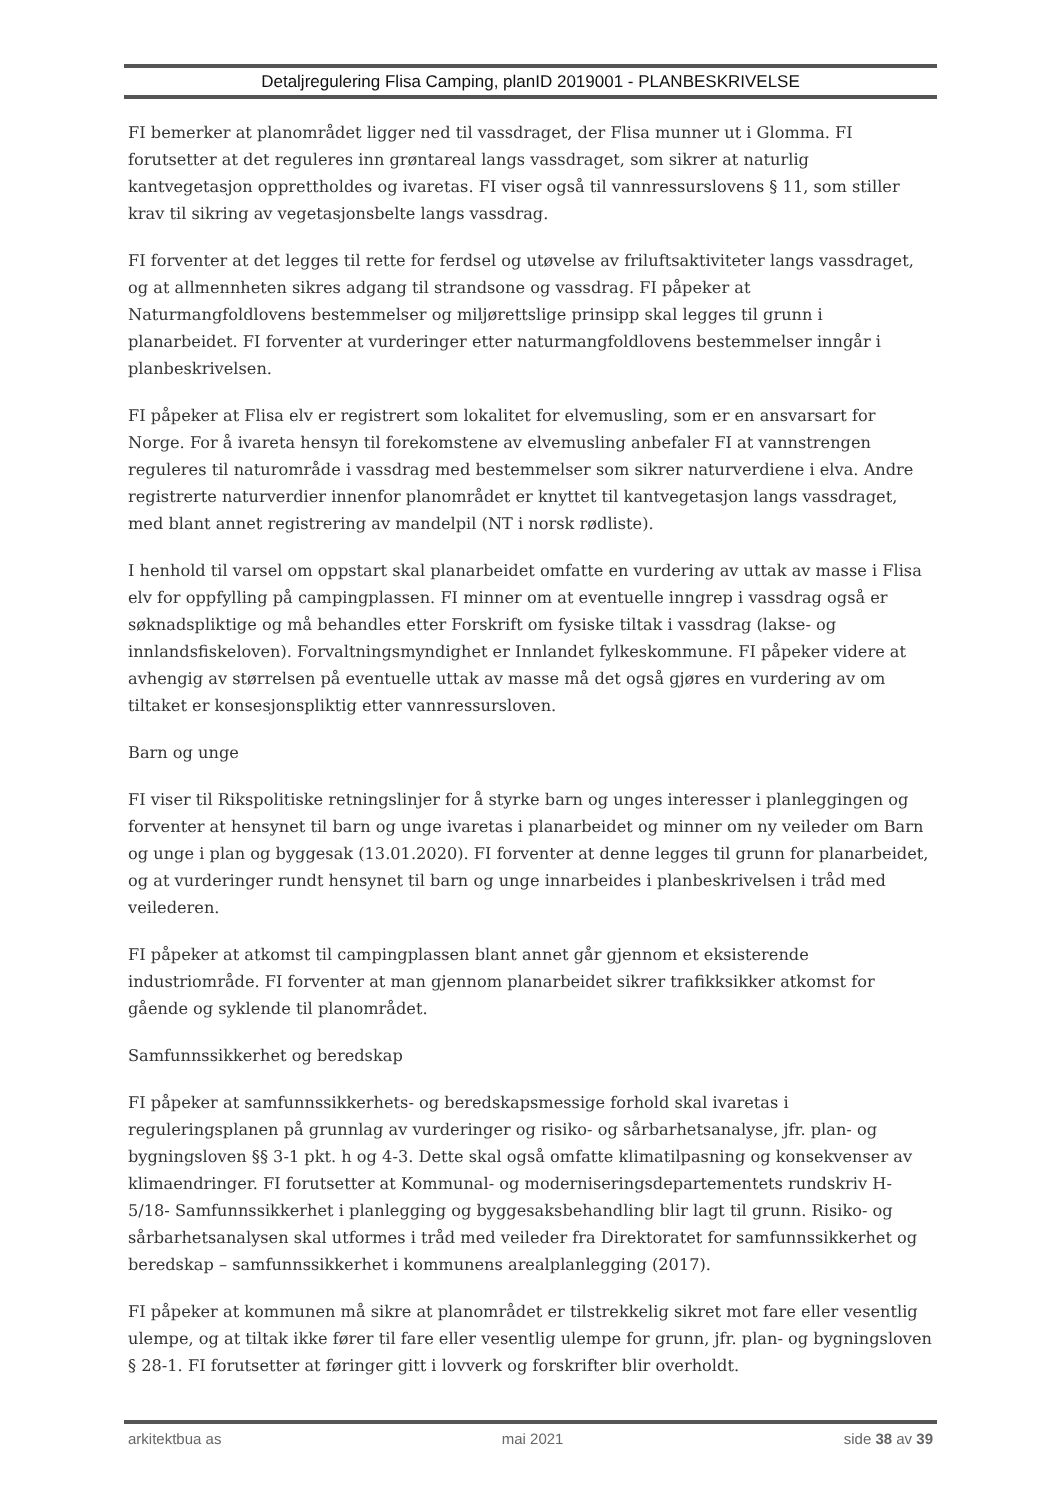Detaljregulering Flisa Camping, planID 2019001 - PLANBESKRIVELSE
FI bemerker at planområdet ligger ned til vassdraget, der Flisa munner ut i Glomma. FI forutsetter at det reguleres inn grøntareal langs vassdraget, som sikrer at naturlig kantvegetasjon opprettholdes og ivaretas. FI viser også til vannressurslovens § 11, som stiller krav til sikring av vegetasjonsbelte langs vassdrag.
FI forventer at det legges til rette for ferdsel og utøvelse av friluftsaktiviteter langs vassdraget, og at allmennheten sikres adgang til strandsone og vassdrag. FI påpeker at Naturmangfoldlovens bestemmelser og miljørettslige prinsipp skal legges til grunn i planarbeidet. FI forventer at vurderinger etter naturmangfoldlovens bestemmelser inngår i planbeskrivelsen.
FI påpeker at Flisa elv er registrert som lokalitet for elvemusling, som er en ansvarsart for Norge. For å ivareta hensyn til forekomstene av elvemusling anbefaler FI at vannstrengen reguleres til naturområde i vassdrag med bestemmelser som sikrer naturverdiene i elva. Andre registrerte naturverdier innenfor planområdet er knyttet til kantvegetasjon langs vassdraget, med blant annet registrering av mandelpil (NT i norsk rødliste).
I henhold til varsel om oppstart skal planarbeidet omfatte en vurdering av uttak av masse i Flisa elv for oppfylling på campingplassen. FI minner om at eventuelle inngrep i vassdrag også er søknadspliktige og må behandles etter Forskrift om fysiske tiltak i vassdrag (lakse- og innlandsfiskeloven). Forvaltningsmyndighet er Innlandet fylkeskommune. FI påpeker videre at avhengig av størrelsen på eventuelle uttak av masse må det også gjøres en vurdering av om tiltaket er konsesjonspliktig etter vannressursloven.
Barn og unge
FI viser til Rikspolitiske retningslinjer for å styrke barn og unges interesser i planleggingen og forventer at hensynet til barn og unge ivaretas i planarbeidet og minner om ny veileder om Barn og unge i plan og byggesak (13.01.2020). FI forventer at denne legges til grunn for planarbeidet, og at vurderinger rundt hensynet til barn og unge innarbeides i planbeskrivelsen i tråd med veilederen.
FI påpeker at atkomst til campingplassen blant annet går gjennom et eksisterende industriområde. FI forventer at man gjennom planarbeidet sikrer trafikksikker atkomst for gående og syklende til planområdet.
Samfunnssikkerhet og beredskap
FI påpeker at samfunnssikkerhets- og beredskapsmessige forhold skal ivaretas i reguleringsplanen på grunnlag av vurderinger og risiko- og sårbarhetsanalyse, jfr. plan- og bygningsloven §§ 3-1 pkt. h og 4-3. Dette skal også omfatte klimatilpasning og konsekvenser av klimaendringer. FI forutsetter at Kommunal- og moderniseringsdepartementets rundskriv H-5/18- Samfunnssikkerhet i planlegging og byggesaksbehandling blir lagt til grunn. Risiko- og sårbarhetsanalysen skal utformes i tråd med veileder fra Direktoratet for samfunnssikkerhet og beredskap – samfunnssikkerhet i kommunens arealplanlegging (2017).
FI påpeker at kommunen må sikre at planområdet er tilstrekkelig sikret mot fare eller vesentlig ulempe, og at tiltak ikke fører til fare eller vesentlig ulempe for grunn, jfr. plan- og bygningsloven § 28-1. FI forutsetter at føringer gitt i lovverk og forskrifter blir overholdt.
arkitektbua as mai 2021 side 38 av 39